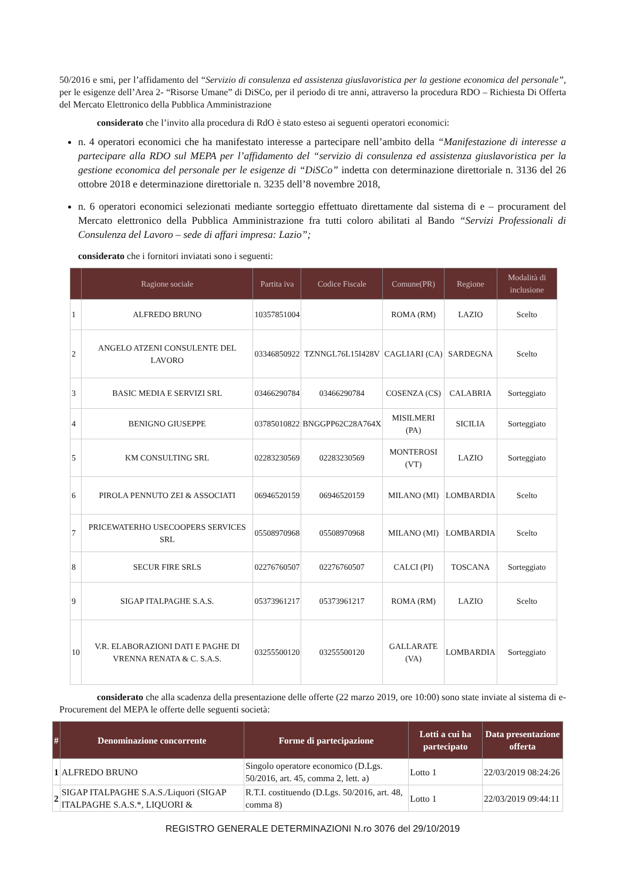50/2016 e smi, per l’affidamento del “Servizio di consulenza ed assistenza giuslavoristica per la gestione economica del personale”, per le esigenze dell’Area 2- “Risorse Umane” di DiSCo, per il periodo di tre anni, attraverso la procedura RDO – Richiesta Di Offerta del Mercato Elettronico della Pubblica Amministrazione
considerato che l’invito alla procedura di RdO è stato esteso ai seguenti operatori economici:
n. 4 operatori economici che ha manifestato interesse a partecipare nell’ambito della “Manifestazione di interesse a partecipare alla RDO sul MEPA per l’affidamento del “servizio di consulenza ed assistenza giuslavoristica per la gestione economica del personale per le esigenze di “DiSCo” indetta con determinazione direttoriale n. 3136 del 26 ottobre 2018 e determinazione direttoriale n. 3235 dell’8 novembre 2018,
n. 6 operatori economici selezionati mediante sorteggio effettuato direttamente dal sistema di e – procurament del Mercato elettronico della Pubblica Amministrazione fra tutti coloro abilitati al Bando “Servizi Professionali di Consulenza del Lavoro – sede di affari impresa: Lazio”;
considerato che i fornitori inviatati sono i seguenti:
| | Ragione sociale | Partita iva | Codice Fiscale | Comune(PR) | Regione | Modalità di inclusione |
| --- | --- | --- | --- | --- | --- | --- |
| 1 | ALFREDO BRUNO | 10357851004 | | ROMA (RM) | LAZIO | Scelto |
| 2 | ANGELO ATZENI CONSULENTE DEL LAVORO | 03346850922 | TZNNGL76L15I428V | CAGLIARI (CA) | SARDEGNA | Scelto |
| 3 | BASIC MEDIA E SERVIZI SRL | 03466290784 | 03466290784 | COSENZA (CS) | CALABRIA | Sorteggiato |
| 4 | BENIGNO GIUSEPPE | 03785010822 | BNGGPP62C28A764X | MISILMERI (PA) | SICILIA | Sorteggiato |
| 5 | KM CONSULTING SRL | 02283230569 | 02283230569 | MONTEROSI (VT) | LAZIO | Sorteggiato |
| 6 | PIROLA PENNUTO ZEI & ASSOCIATI | 06946520159 | 06946520159 | MILANO (MI) | LOMBARDIA | Scelto |
| 7 | PRICEWATERHO USECOOPERS SERVICES SRL | 05508970968 | 05508970968 | MILANO (MI) | LOMBARDIA | Scelto |
| 8 | SECUR FIRE SRLS | 02276760507 | 02276760507 | CALCI (PI) | TOSCANA | Sorteggiato |
| 9 | SIGAP ITALPAGHE S.A.S. | 05373961217 | 05373961217 | ROMA (RM) | LAZIO | Scelto |
| 10 | V.R. ELABORAZIONI DATI E PAGHE DI VRENNA RENATA & C. S.A.S. | 03255500120 | 03255500120 | GALLARATE (VA) | LOMBARDIA | Sorteggiato |
considerato che alla scadenza della presentazione delle offerte (22 marzo 2019, ore 10:00) sono state inviate al sistema di e- Procurement del MEPA le offerte delle seguenti società:
| # | Denominazione concorrente | Forme di partecipazione | Lotti a cui ha partecipato | Data presentazione offerta |
| --- | --- | --- | --- | --- |
| 1 | ALFREDO BRUNO | Singolo operatore economico (D.Lgs. 50/2016, art. 45, comma 2, lett. a) | Lotto 1 | 22/03/2019 08:24:26 |
| 2 | SIGAP ITALPAGHE S.A.S./Liquori (SIGAP ITALPAGHE S.A.S.*, LIQUORI & | R.T.I. costituendo (D.Lgs. 50/2016, art. 48, comma 8) | Lotto 1 | 22/03/2019 09:44:11 |
REGISTRO GENERALE DETERMINAZIONI N.ro 3076 del 29/10/2019